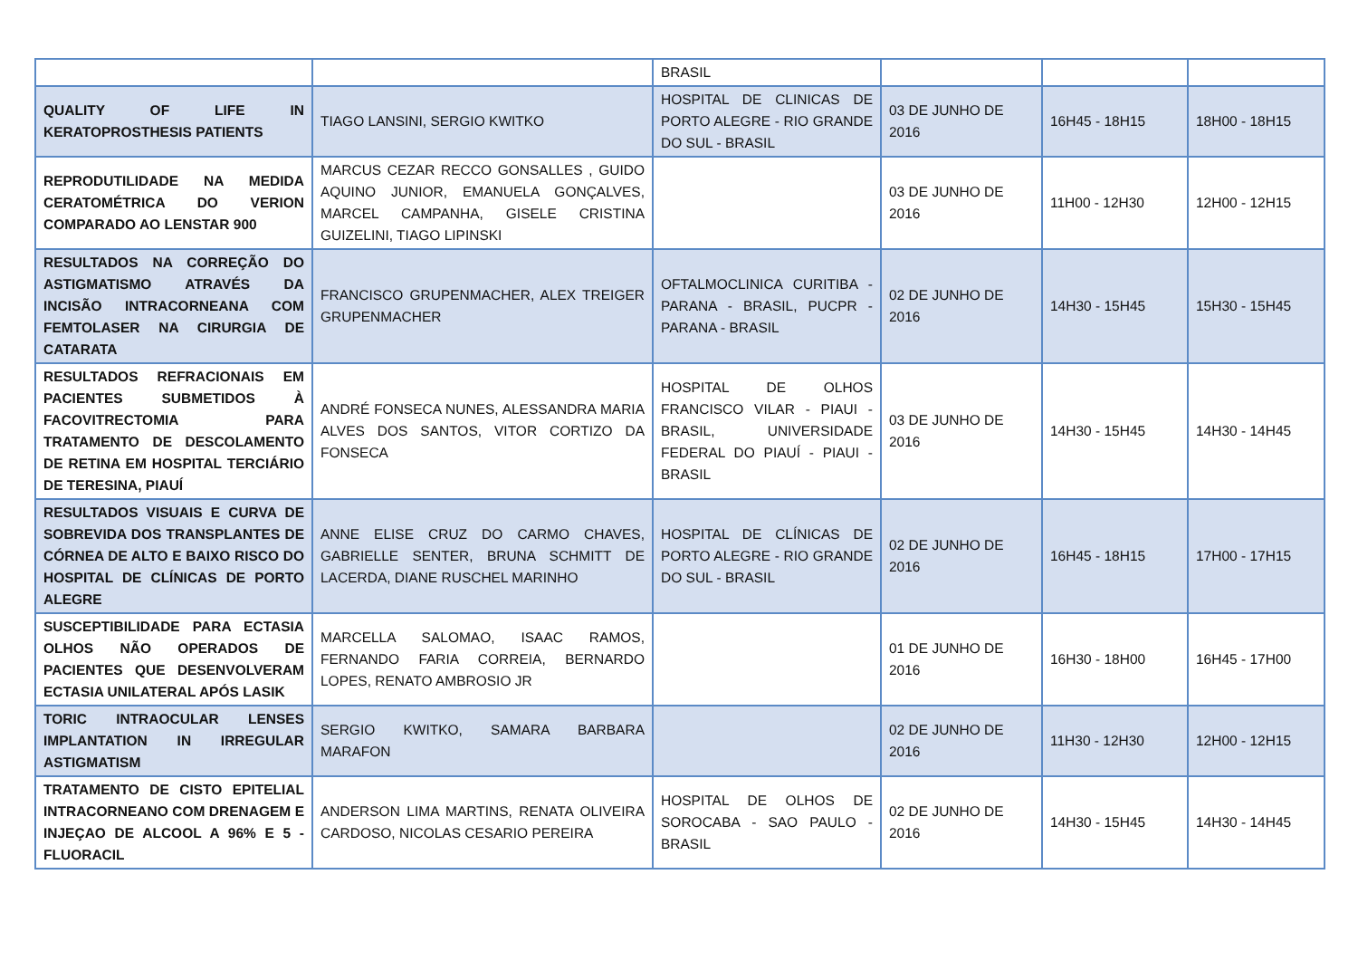| | | BRASIL | | | |
| QUALITY OF LIFE IN KERATOPROSTHESIS PATIENTS | TIAGO LANSINI, SERGIO KWITKO | HOSPITAL DE CLINICAS DE PORTO ALEGRE - RIO GRANDE DO SUL - BRASIL | 03 DE JUNHO DE 2016 | 16H45 - 18H15 | 18H00 - 18H15 |
| REPRODUTILIDADE NA MEDIDA CERATOMÉTRICA DO VERION COMPARADO AO LENSTAR 900 | MARCUS CEZAR RECCO GONSALLES , GUIDO AQUINO JUNIOR, EMANUELA GONÇALVES, MARCEL CAMPANHA, GISELE CRISTINA GUIZELINI, TIAGO LIPINSKI | | 03 DE JUNHO DE 2016 | 11H00 - 12H30 | 12H00 - 12H15 |
| RESULTADOS NA CORREÇÃO DO ASTIGMATISMO ATRAVÉS DA INCISÃO INTRACORNEANA COM FEMTOLASER NA CIRURGIA DE CATARATA | FRANCISCO GRUPENMACHER, ALEX TREIGER GRUPENMACHER | OFTALMOCLINICA CURITIBA - PARANA - BRASIL, PUCPR - PARANA - BRASIL | 02 DE JUNHO DE 2016 | 14H30 - 15H45 | 15H30 - 15H45 |
| RESULTADOS REFRACIONAIS EM PACIENTES SUBMETIDOS À FACOVITRECTOMIA PARA TRATAMENTO DE DESCOLAMENTO DE RETINA EM HOSPITAL TERCIÁRIO DE TERESINA, PIAUÍ | ANDRÉ FONSECA NUNES, ALESSANDRA MARIA ALVES DOS SANTOS, VITOR CORTIZO DA FONSECA | HOSPITAL DE OLHOS FRANCISCO VILAR - PIAUI - BRASIL, UNIVERSIDADE FEDERAL DO PIAUÍ - PIAUI - BRASIL | 03 DE JUNHO DE 2016 | 14H30 - 15H45 | 14H30 - 14H45 |
| RESULTADOS VISUAIS E CURVA DE SOBREVIDA DOS TRANSPLANTES DE CÓRNEA DE ALTO E BAIXO RISCO DO HOSPITAL DE CLÍNICAS DE PORTO ALEGRE | ANNE ELISE CRUZ DO CARMO CHAVES, GABRIELLE SENTER, BRUNA SCHMITT DE LACERDA, DIANE RUSCHEL MARINHO | HOSPITAL DE CLÍNICAS DE PORTO ALEGRE - RIO GRANDE DO SUL - BRASIL | 02 DE JUNHO DE 2016 | 16H45 - 18H15 | 17H00 - 17H15 |
| SUSCEPTIBILIDADE PARA ECTASIA OLHOS NÃO OPERADOS DE PACIENTES QUE DESENVOLVERAM ECTASIA UNILATERAL APÓS LASIK | MARCELLA SALOMAO, ISAAC RAMOS, FERNANDO FARIA CORREIA, BERNARDO LOPES, RENATO AMBROSIO JR | | 01 DE JUNHO DE 2016 | 16H30 - 18H00 | 16H45 - 17H00 |
| TORIC INTRAOCULAR LENSES IMPLANTATION IN IRREGULAR ASTIGMATISM | SERGIO KWITKO, SAMARA BARBARA MARAFON | | 02 DE JUNHO DE 2016 | 11H30 - 12H30 | 12H00 - 12H15 |
| TRATAMENTO DE CISTO EPITELIAL INTRACORNEANO COM DRENAGEM E INJEÇAO DE ALCOOL A 96% E 5 - FLUORACIL | ANDERSON LIMA MARTINS, RENATA OLIVEIRA CARDOSO, NICOLAS CESARIO PEREIRA | HOSPITAL DE OLHOS DE SOROCABA - SAO PAULO - BRASIL | 02 DE JUNHO DE 2016 | 14H30 - 15H45 | 14H30 - 14H45 |